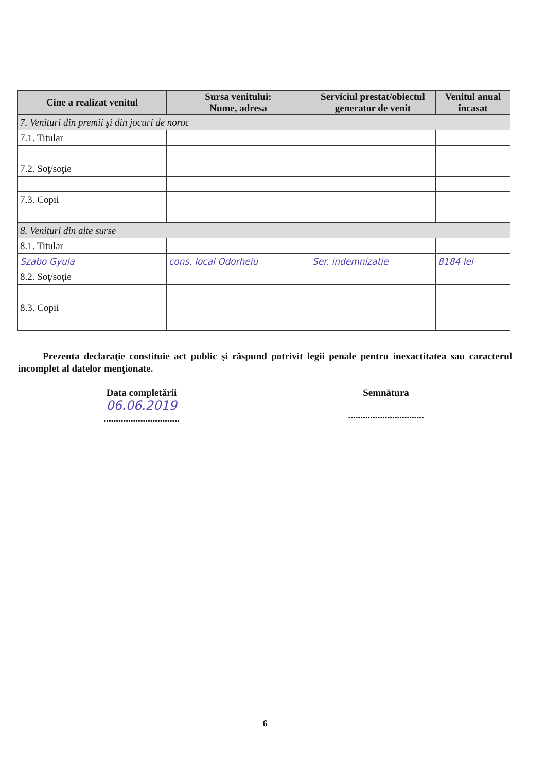| Cine a realizat venitul | Sursa venitului: Nume, adresa | Serviciul prestat/obiectul generator de venit | Venitul anual încasat |
| --- | --- | --- | --- |
| 7. Venituri din premii şi din jocuri de noroc | | | |
| 7.1. Titular | | | |
| 7.2. Soţ/soţie | | | |
| 7.3. Copii | | | |
| 8. Venituri din alte surse | | | |
| 8.1. Titular | | | |
| Szabo Gyula | cons. local Odorheiu | Ser. indemnizatie | 8184 lei |
| 8.2. Soţ/soţie | | | |
| 8.3. Copii | | | |
Prezenta declaraţie constituie act public şi răspund potrivit legii penale pentru inexactitatea sau caracterul incomplet al datelor menţionate.
Data completării
06.06.2019
...............................
Semnătura
...............................
6